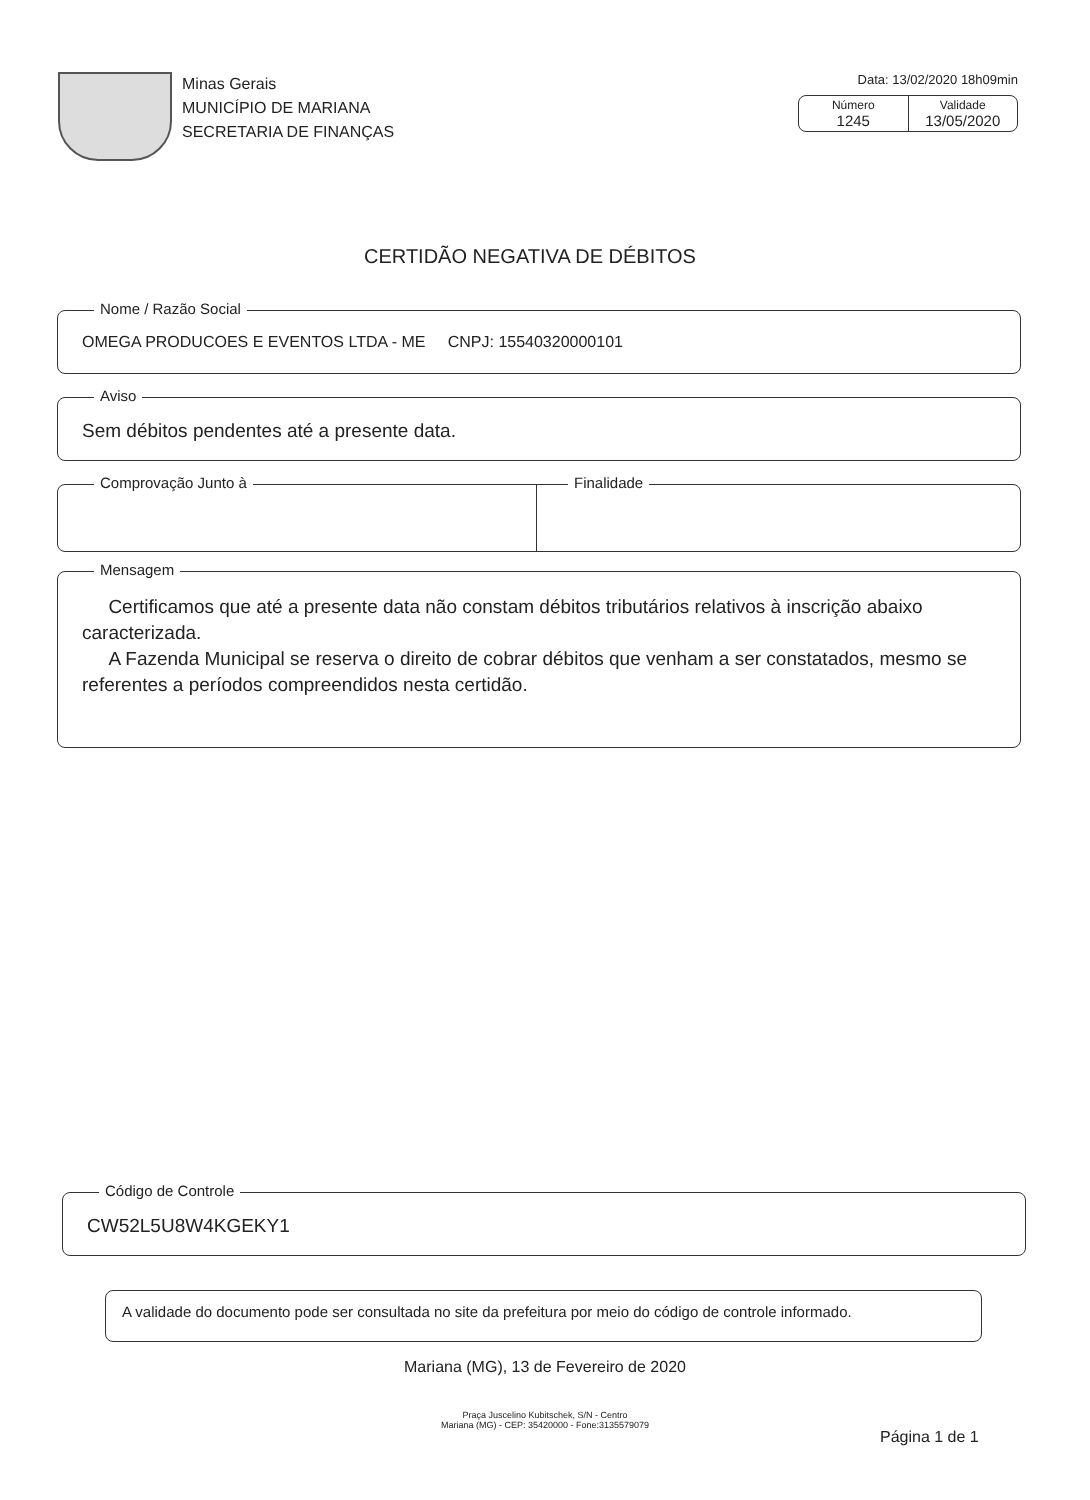Minas Gerais
MUNICÍPIO DE MARIANA
SECRETARIA DE FINANÇAS
Data: 13/02/2020 18h09min
Número
1245
Validade
13/05/2020
CERTIDÃO NEGATIVA DE DÉBITOS
Nome / Razão Social
OMEGA PRODUCOES E EVENTOS LTDA - ME CNPJ: 15540320000101
Aviso
Sem débitos pendentes até a presente data.
Comprovação Junto à Finalidade
Mensagem
Certificamos que até a presente data não constam débitos tributários relativos à inscrição abaixo caracterizada.
A Fazenda Municipal se reserva o direito de cobrar débitos que venham a ser constatados, mesmo se referentes a períodos compreendidos nesta certidão.
Código de Controle
CW52L5U8W4KGEKY1
A validade do documento pode ser consultada no site da prefeitura por meio do código de controle informado.
Mariana (MG), 13 de Fevereiro de 2020
Praça Juscelino Kubitschek, S/N - Centro
Mariana (MG) - CEP: 35420000 - Fone:3135579079
Página 1 de 1